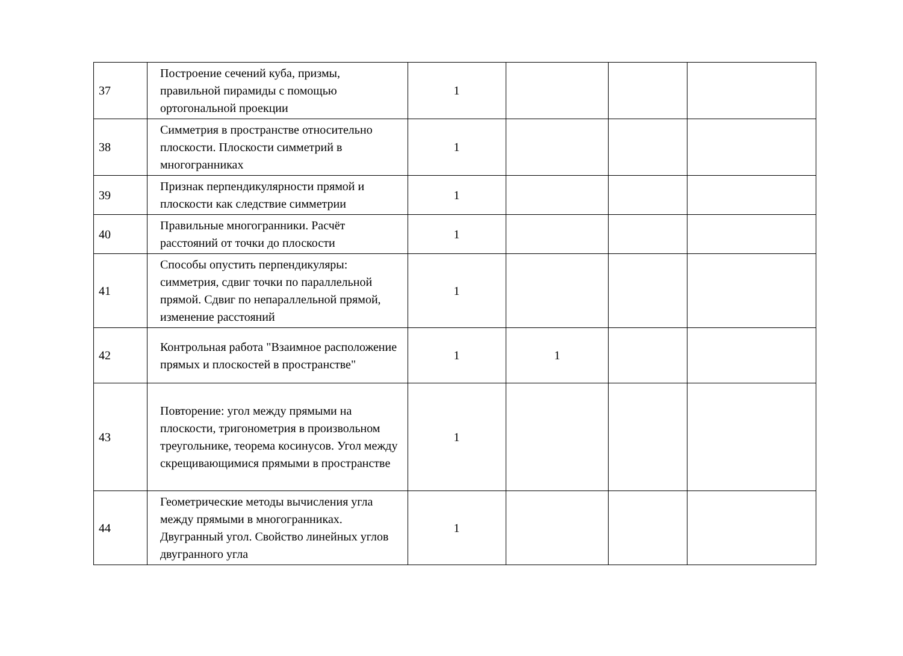| 37 | Построение сечений куба, призмы, правильной пирамиды с помощью ортогональной проекции | 1 | | | |
| 38 | Симметрия в пространстве относительно плоскости. Плоскости симметрий в многогранниках | 1 | | | |
| 39 | Признак перпендикулярности прямой и плоскости как следствие симметрии | 1 | | | |
| 40 | Правильные многогранники. Расчёт расстояний от точки до плоскости | 1 | | | |
| 41 | Способы опустить перпендикуляры: симметрия, сдвиг точки по параллельной прямой. Сдвиг по непараллельной прямой, изменение расстояний | 1 | | | |
| 42 | Контрольная работа "Взаимное расположение прямых и плоскостей в пространстве" | 1 | 1 | | |
| 43 | Повторение: угол между прямыми на плоскости, тригонометрия в произвольном треугольнике, теорема косинусов. Угол между скрещивающимися прямыми в пространстве | 1 | | | |
| 44 | Геометрические методы вычисления угла между прямыми в многогранниках. Двугранный угол. Свойство линейных углов двугранного угла | 1 | | | |